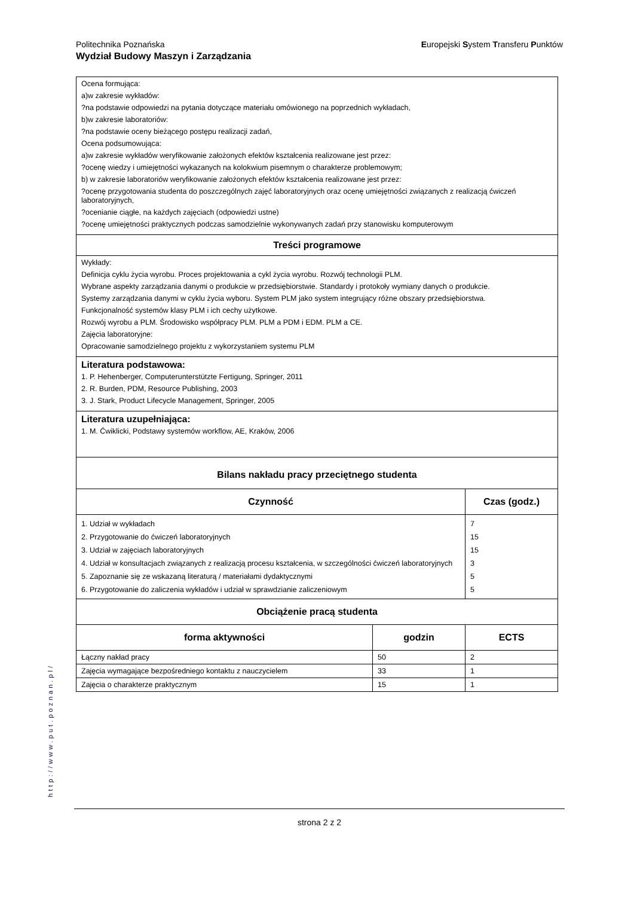Europejski System Transferu Punktów Politechnika Poznańska
Wydział Budowy Maszyn i Zarządzania
Ocena formująca:
a)w zakresie wykładów:
?na podstawie odpowiedzi na pytania dotyczące materiału omówionego na poprzednich wykładach,
b)w zakresie laboratoriów:
?na podstawie oceny bieżącego postępu realizacji zadań,
Ocena podsumowująca:
a)w zakresie wykładów weryfikowanie założonych efektów kształcenia realizowane jest przez:
?ocenę wiedzy i umiejętności wykazanych na kolokwium pisemnym o charakterze problemowym;
b) w zakresie laboratoriów weryfikowanie założonych efektów kształcenia realizowane jest przez:
?ocenę przygotowania studenta do poszczególnych zajęć laboratoryjnych oraz ocenę umiejętności związanych z realizacją ćwiczeń laboratoryjnych,
?ocenianie ciągłe, na każdych zajęciach (odpowiedzi ustne)
?ocenę umiejętności praktycznych podczas samodzielnie wykonywanych zadań przy stanowisku komputerowym
Treści programowe
Wykłady:
Definicja cyklu życia wyrobu. Proces projektowania a cykl życia wyrobu. Rozwój technologii PLM.
Wybrane aspekty zarządzania danymi o produkcie w przedsiębiorstwie. Standardy i protokoły wymiany danych o produkcie.
Systemy zarządzania danymi w cyklu życia wyboru. System PLM jako system integrujący różne obszary przedsiębiorstwa.
Funkcjonalność systemów klasy PLM i ich cechy użytkowe.
Rozwój wyrobu a PLM. Środowisko współpracy PLM. PLM a PDM i EDM. PLM a CE.
Zajęcia laboratoryjne:
Opracowanie samodzielnego projektu z wykorzystaniem systemu PLM
Literatura podstawowa:
1. P. Hehenberger, Computerunterstützte Fertigung, Springer, 2011
2. R. Burden, PDM, Resource Publishing, 2003
3. J. Stark, Product Lifecycle Management, Springer, 2005
Literatura uzupełniająca:
1. M. Ćwiklicki, Podstawy systemów workflow, AE, Kraków, 2006
Bilans nakładu pracy przeciętnego studenta
| Czynność | Czas (godz.) |
| --- | --- |
| 1. Udział w wykładach 2. Przygotowanie do ćwiczeń laboratoryjnych 3. Udział w zajęciach laboratoryjnych 4. Udział w konsultacjach związanych z realizacją procesu kształcenia, w szczególności ćwiczeń laboratoryjnych 5. Zapoznanie się ze wskazaną literaturą / materiałami dydaktycznymi 6. Przygotowanie do zaliczenia wykładów i udział w sprawdzianie zaliczeniowym | 7 15 15 3 5 5 |
| Obciążenie pracą studenta | |
| forma aktywności | godzin | ECTS |
| --- | --- | --- |
| Łączny nakład pracy | 50 | 2 |
| Zajęcia wymagające bezpośredniego kontaktu z nauczycielem | 33 | 1 |
| Zajęcia o charakterze praktycznym | 15 | 1 |
http://www.put.poznan.pl/
strona 2 z 2